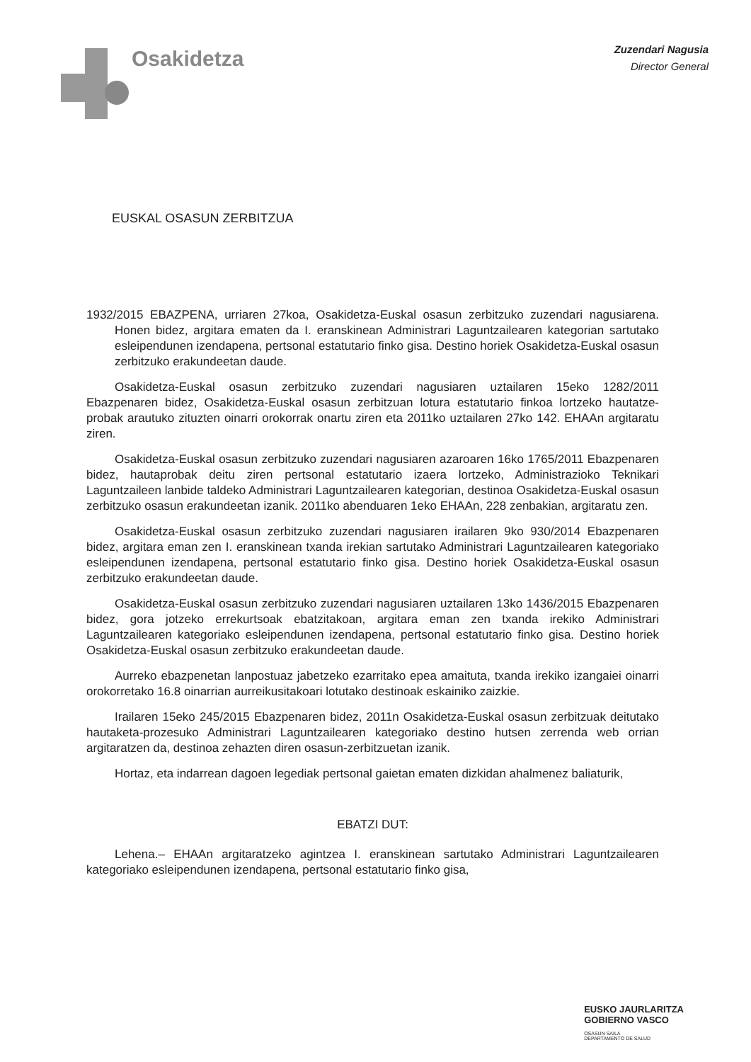Osakidetza
Zuzendari Nagusia
Director General
EUSKAL OSASUN ZERBITZUA
1932/2015 EBAZPENA, urriaren 27koa, Osakidetza-Euskal osasun zerbitzuko zuzendari nagusiarena. Honen bidez, argitara ematen da I. eranskinean Administrari Laguntzailearen kategorian sartutako esleipendunen izendapena, pertsonal estatutario finko gisa. Destino horiek Osakidetza-Euskal osasun zerbitzuko erakundeetan daude.
Osakidetza-Euskal osasun zerbitzuko zuzendari nagusiaren uztailaren 15eko 1282/2011 Ebazpenaren bidez, Osakidetza-Euskal osasun zerbitzuan lotura estatutario finkoa lortzeko hautatze-probak arautuko zituzten oinarri orokorrak onartu ziren eta 2011ko uztailaren 27ko 142. EHAAn argitaratu ziren.
Osakidetza-Euskal osasun zerbitzuko zuzendari nagusiaren azaroaren 16ko 1765/2011 Ebazpenaren bidez, hautaprobak deitu ziren pertsonal estatutario izaera lortzeko, Administrazioko Teknikari Laguntzaileen lanbide taldeko Administrari Laguntzailearen kategorian, destinoa Osakidetza-Euskal osasun zerbitzuko osasun erakundeetan izanik. 2011ko abenduaren 1eko EHAAn, 228 zenbakian, argitaratu zen.
Osakidetza-Euskal osasun zerbitzuko zuzendari nagusiaren irailaren 9ko 930/2014 Ebazpenaren bidez, argitara eman zen I. eranskinean txanda irekian sartutako Administrari Laguntzailearen kategoriako esleipendunen izendapena, pertsonal estatutario finko gisa. Destino horiek Osakidetza-Euskal osasun zerbitzuko erakundeetan daude.
Osakidetza-Euskal osasun zerbitzuko zuzendari nagusiaren uztailaren 13ko 1436/2015 Ebazpenaren bidez, gora jotzeko errekurtsoak ebatzitakoan, argitara eman zen txanda irekiko Administrari Laguntzailearen kategoriako esleipendunen izendapena, pertsonal estatutario finko gisa. Destino horiek Osakidetza-Euskal osasun zerbitzuko erakundeetan daude.
Aurreko ebazpenetan lanpostuaz jabetzeko ezarritako epea amaituta, txanda irekiko izangaiei oinarri orokorretako 16.8 oinarrian aurreikusitakoari lotutako destinoak eskainiko zaizkie.
Irailaren 15eko 245/2015 Ebazpenaren bidez, 2011n Osakidetza-Euskal osasun zerbitzuak deitutako hautaketa-prozesuko Administrari Laguntzailearen kategoriako destino hutsen zerrenda web orrian argitaratzen da, destinoa zehazten diren osasun-zerbitzuetan izanik.
Hortaz, eta indarrean dagoen legediak pertsonal gaietan ematen dizkidan ahalmenez baliaturik,
EBATZI DUT:
Lehena.– EHAAn argitaratzeko agintzea I. eranskinean sartutako Administrari Laguntzailearen kategoriako esleipendunen izendapena, pertsonal estatutario finko gisa,
EUSKO JAURLARITZA
GOBIERNO VASCO
OSASUN SAILA
DEPARTAMENTO DE SALUD